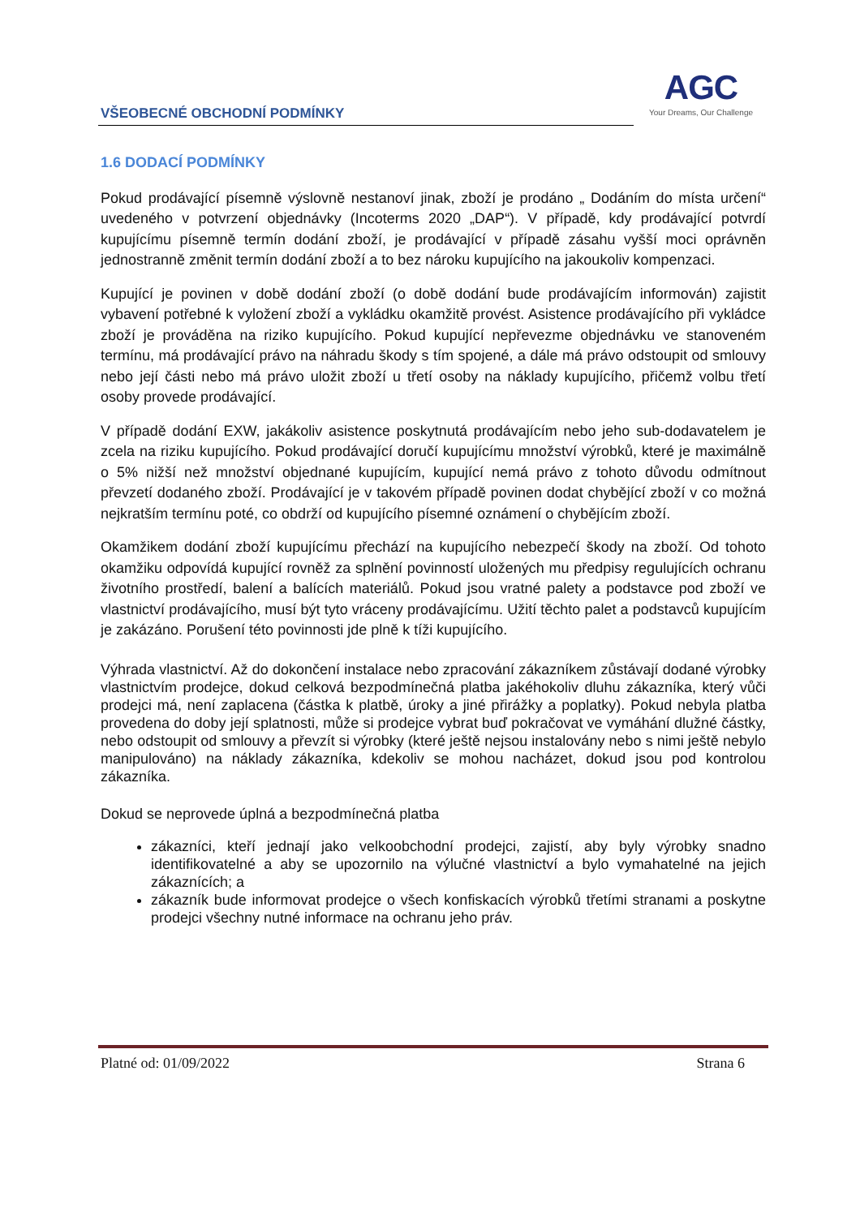VŠEOBECNÉ OBCHODNÍ PODMÍNKY
AGC
Your Dreams, Our Challenge
1.6 DODACÍ PODMÍNKY
Pokud prodávající písemně výslovně nestanoví jinak, zboží je prodáno „ Dodáním do místa určení“ uvedeného v potvrzení objednávky (Incoterms 2020 „DAP“). V případě, kdy prodávající potvrdí kupujícímu písemně termín dodání zboží, je prodávající v případě zásahu vyšší moci oprávněn jednostranně změnit termín dodání zboží a to bez nároku kupujícího na jakoukoliv kompenzaci.
Kupující je povinen v době dodání zboží (o době dodání bude prodávajícím informován) zajistit vybavení potřebné k vyložení zboží a vykládku okamžitě provést. Asistence prodávajícího při vykládce zboží je prováděna na riziko kupujícího. Pokud kupující nepřevezme objednávku ve stanoveném termínu, má prodávající právo na náhradu škody s tím spojené, a dále má právo odstoupit od smlouvy nebo její části nebo má právo uložit zboží u třetí osoby na náklady kupujícího, přičemž volbu třetí osoby provede prodávající.
V případě dodání EXW, jakákoliv asistence poskytnutá prodávajícím nebo jeho sub-dodavatelem je zcela na riziku kupujícího. Pokud prodávající doručí kupujícímu množství výrobků, které je maximálně o 5% nižší než množství objednané kupujícím, kupující nemá právo z tohoto důvodu odmítnout převzetí dodaného zboží. Prodávající je v takovém případě povinen dodat chybějící zboží v co možná nejkratším termínu poté, co obdrží od kupujícího písemné oznámení o chybějícím zboží.
Okamžikem dodání zboží kupujícímu přechází na kupujícího nebezpečí škody na zboží. Od tohoto okamžiku odpovídá kupující rovněž za splnění povinností uložených mu předpisy regulujících ochranu životního prostředí, balení a balících materiálů. Pokud jsou vratné palety a podstavce pod zboží ve vlastnictví prodávajícího, musí být tyto vráceny prodávajícímu. Užití těchto palet a podstavců kupujícím je zakázáno. Porušení této povinnosti jde plně k tíži kupujícího.
Výhrada vlastnictví. Až do dokončení instalace nebo zpracování zákazníkem zůstávají dodané výrobky vlastnictvím prodejce, dokud celková bezpodmínečná platba jakéhokoliv dluhu zákazníka, který vůči prodejci má, není zaplacena (částka k platbě, úroky a jiné přirážky a poplatky). Pokud nebyla platba provedena do doby její splatnosti, může si prodejce vybrat buď pokračovat ve vymáhání dlužné částky, nebo odstoupit od smlouvy a převzít si výrobky (které ještě nejsou instalovány nebo s nimi ještě nebylo manipulováno) na náklady zákazníka, kdekoliv se mohou nacházet, dokud jsou pod kontrolou zákazníka.
Dokud se neprovede úplná a bezpodmínečná platba
zákazníci, kteří jednají jako velkoobchodní prodejci, zajistí, aby byly výrobky snadno identifikovatelné a aby se upozornilo na výlučné vlastnictví a bylo vymahatelné na jejich zákaznících; a
zákazník bude informovat prodejce o všech konfiskacích výrobků třetími stranami a poskytne prodejci všechny nutné informace na ochranu jeho práv.
Platné od: 01/09/2022 Strana 6